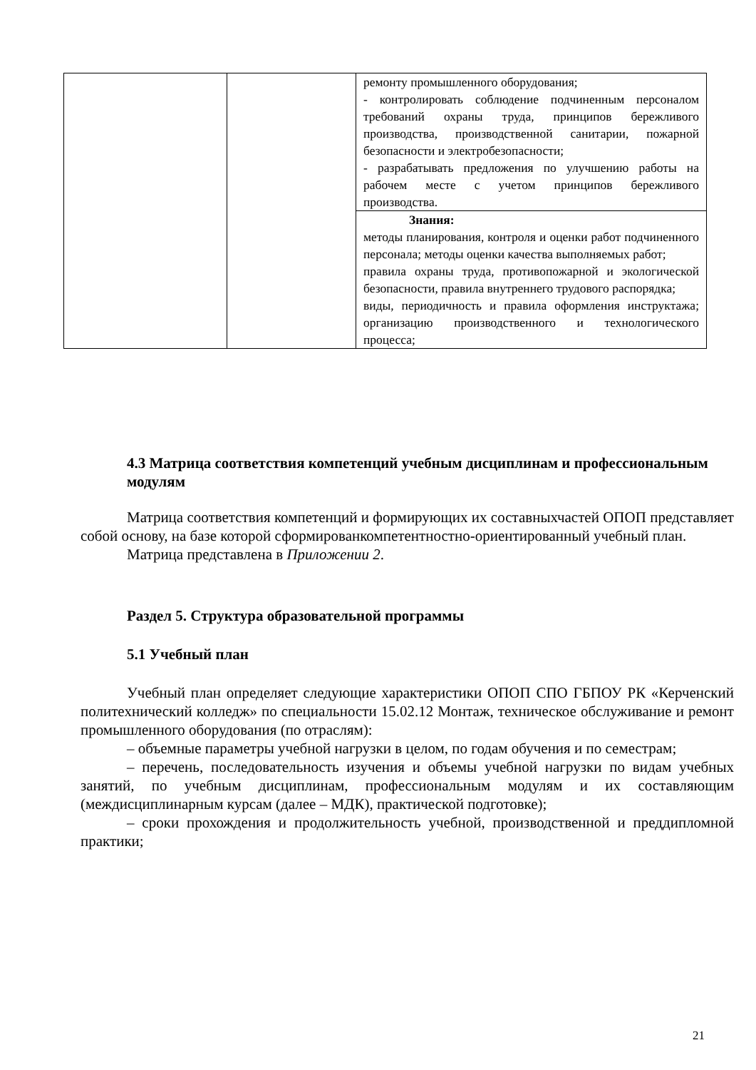| | | ремонту промышленного оборудования; - контролировать соблюдение подчиненным персоналом требований охраны труда, принципов бережливого производства, производственной санитарии, пожарной безопасности и электробезопасности; - разрабатывать предложения по улучшению работы на рабочем месте с учетом принципов бережливого производства. |
| | | Знания: методы планирования, контроля и оценки работ подчиненного персонала; методы оценки качества выполняемых работ; правила охраны труда, противопожарной и экологической безопасности, правила внутреннего трудового распорядка; виды, периодичность и правила оформления инструктажа; организацию производственного и технологического процесса; |
4.3 Матрица соответствия компетенций учебным дисциплинам и профессиональным модулям
Матрица соответствия компетенций и формирующих их составныхчастей ОПОП представляет собой основу, на базе которой сформированкомпетентностно-ориентированный учебный план.
Матрица представлена в Приложении 2.
Раздел 5. Структура образовательной программы
5.1 Учебный план
Учебный план определяет следующие характеристики ОПОП СПО ГБПОУ РК «Керченский политехнический колледж» по специальности 15.02.12 Монтаж, техническое обслуживание и ремонт промышленного оборудования (по отраслям):
– объемные параметры учебной нагрузки в целом, по годам обучения и по семестрам;
– перечень, последовательность изучения и объемы учебной нагрузки по видам учебных занятий, по учебным дисциплинам, профессиональным модулям и их составляющим (междисциплинарным курсам (далее – МДК), практической подготовке);
– сроки прохождения и продолжительность учебной, производственной и преддипломной практики;
21